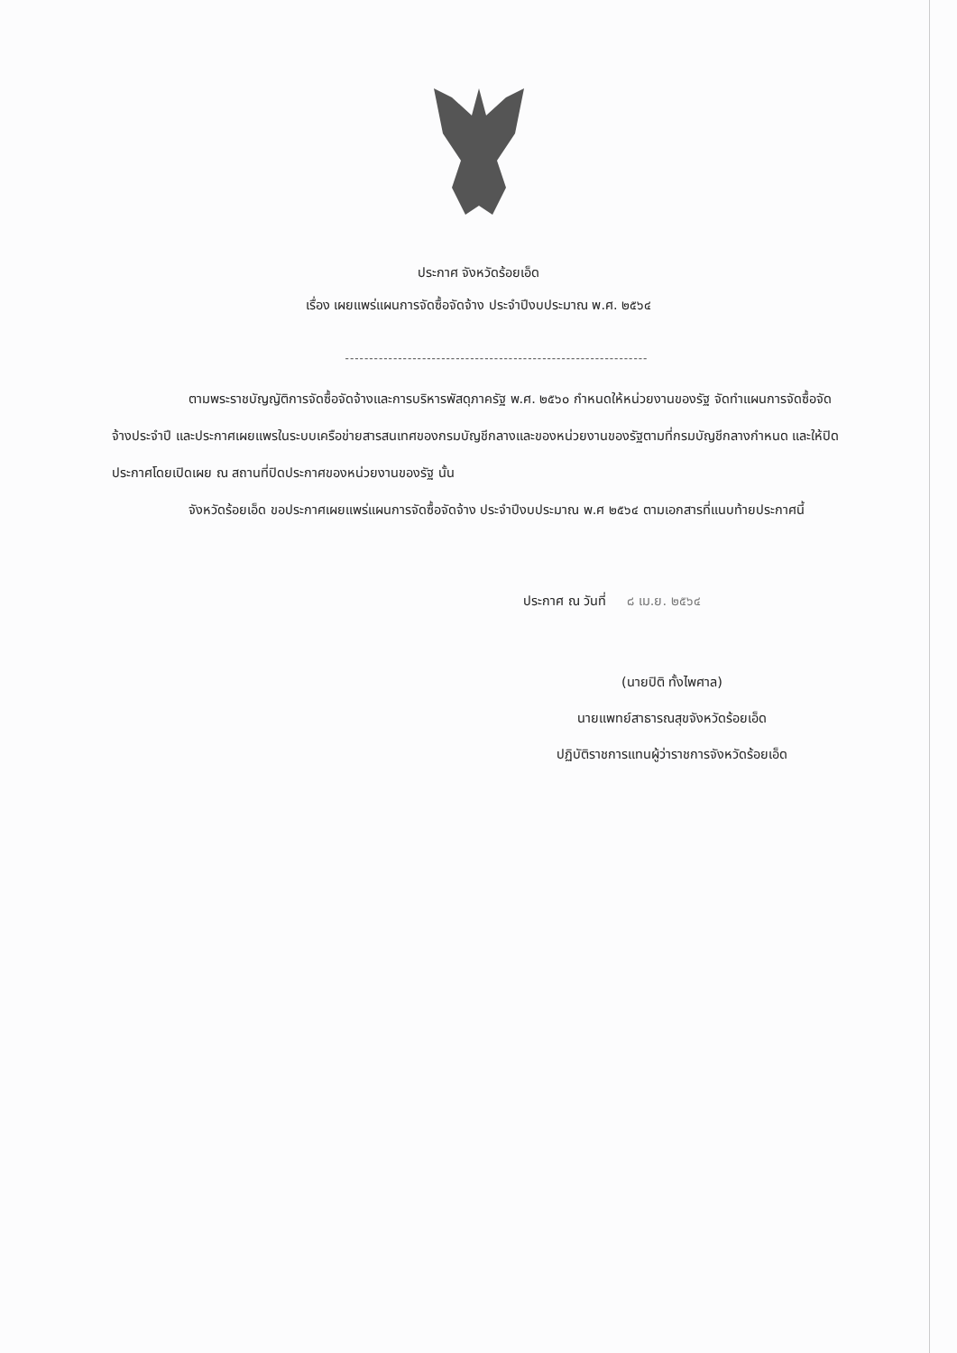ประกาศ จังหวัดร้อยเอ็ด
เรื่อง เผยแพร่แผนการจัดซื้อจัดจ้าง ประจำปีงบประมาณ พ.ศ. ๒๕๖๔
---------------------------------------------------------------
ตามพระราชบัญญัติการจัดซื้อจัดจ้างและการบริหารพัสดุภาครัฐ พ.ศ. ๒๕๖๐ กำหนดให้หน่วยงานของรัฐ จัดทำแผนการจัดซื้อจัดจ้างประจำปี และประกาศเผยแพรในระบบเครือข่ายสารสนเทศของกรมบัญชีกลางและของหน่วยงานของรัฐตามที่กรมบัญชีกลางกำหนด และให้ปิดประกาศโดยเปิดเผย ณ สถานที่ปิดประกาศของหน่วยงานของรัฐ นั้น
จังหวัดร้อยเอ็ด ขอประกาศเผยแพร่แผนการจัดซื้อจัดจ้าง ประจำปีงบประมาณ พ.ศ ๒๕๖๔ ตามเอกสารที่แนบท้ายประกาศนี้
ประกาศ ณ วันที่ ๘ เม.ย. ๒๕๖๔
(นายปิติ ทั้งไพศาล)
นายแพทย์สาธารณสุขจังหวัดร้อยเอ็ด
ปฏิบัติราชการแทนผู้ว่าราชการจังหวัดร้อยเอ็ด